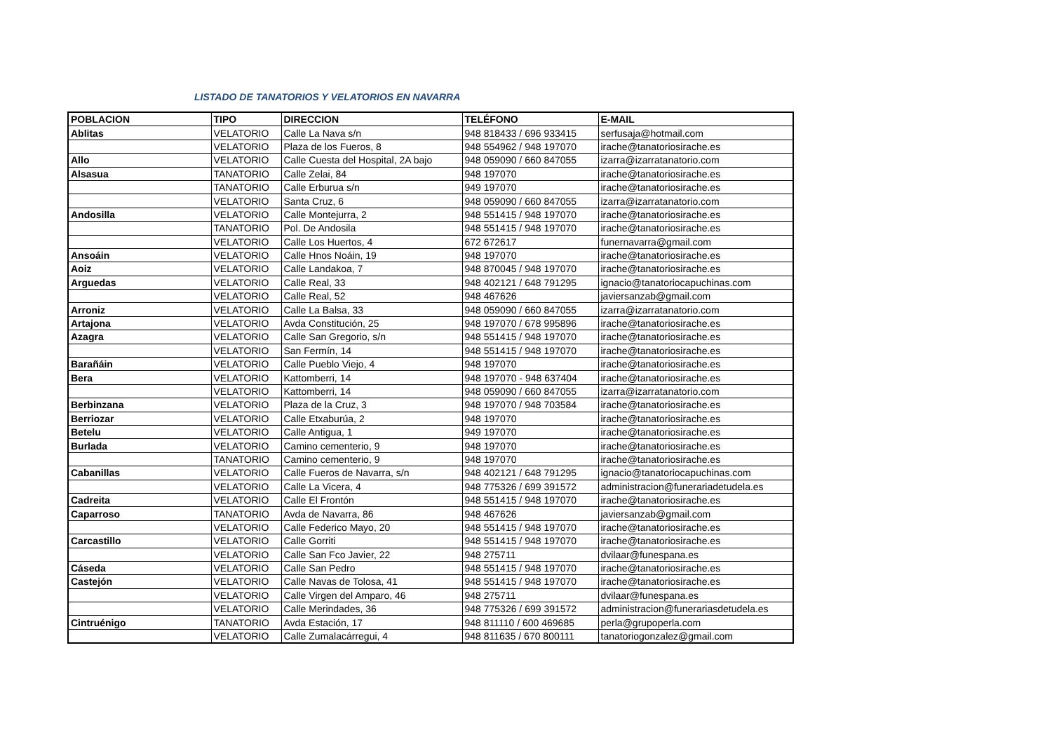LISTADO DE TANATORIOS Y VELATORIOS EN NAVARRA
| POBLACION | TIPO | DIRECCION | TELÉFONO | E-MAIL |
| --- | --- | --- | --- | --- |
| Ablitas | VELATORIO | Calle La Nava s/n | 948 818433 / 696 933415 | serfusaja@hotmail.com |
| | VELATORIO | Plaza de los Fueros, 8 | 948 554962 / 948 197070 | irache@tanatoriosirache.es |
| Allo | VELATORIO | Calle Cuesta del Hospital, 2A bajo | 948 059090 / 660 847055 | izarra@izarratanatorio.com |
| Alsasua | TANATORIO | Calle Zelai, 84 | 948 197070 | irache@tanatoriosirache.es |
| | TANATORIO | Calle Erburua s/n | 949 197070 | irache@tanatoriosirache.es |
| | VELATORIO | Santa Cruz, 6 | 948 059090 / 660 847055 | izarra@izarratanatorio.com |
| Andosilla | VELATORIO | Calle Montejurra, 2 | 948 551415 / 948 197070 | irache@tanatoriosirache.es |
| | TANATORIO | Pol. De Andosila | 948 551415 / 948 197070 | irache@tanatoriosirache.es |
| | VELATORIO | Calle Los Huertos, 4 | 672 672617 | funernavarra@gmail.com |
| Ansoáin | VELATORIO | Calle Hnos Noáin, 19 | 948 197070 | irache@tanatoriosirache.es |
| Aoiz | VELATORIO | Calle Landakoa, 7 | 948 870045 / 948 197070 | irache@tanatoriosirache.es |
| Arguedas | VELATORIO | Calle Real, 33 | 948 402121 / 648 791295 | ignacio@tanatoriocapuchinas.com |
| | VELATORIO | Calle Real, 52 | 948 467626 | javiersanzab@gmail.com |
| Arroniz | VELATORIO | Calle La Balsa, 33 | 948 059090 / 660 847055 | izarra@izarratanatorio.com |
| Artajona | VELATORIO | Avda Constitución, 25 | 948 197070 / 678 995896 | irache@tanatoriosirache.es |
| Azagra | VELATORIO | Calle San Gregorio, s/n | 948 551415 / 948 197070 | irache@tanatoriosirache.es |
| | VELATORIO | San Fermín, 14 | 948 551415 / 948 197070 | irache@tanatoriosirache.es |
| Barañáin | VELATORIO | Calle Pueblo Viejo, 4 | 948 197070 | irache@tanatoriosirache.es |
| Bera | VELATORIO | Kattomberri, 14 | 948 197070 - 948 637404 | irache@tanatoriosirache.es |
| | VELATORIO | Kattomberri, 14 | 948 059090 / 660 847055 | izarra@izarratanatorio.com |
| Berbinzana | VELATORIO | Plaza de la Cruz, 3 | 948 197070 / 948 703584 | irache@tanatoriosirache.es |
| Berriozar | VELATORIO | Calle Etxaburúa, 2 | 948 197070 | irache@tanatoriosirache.es |
| Betelu | VELATORIO | Calle Antigua, 1 | 949 197070 | irache@tanatoriosirache.es |
| Burlada | VELATORIO | Camino cementerio, 9 | 948 197070 | irache@tanatoriosirache.es |
| | TANATORIO | Camino cementerio, 9 | 948 197070 | irache@tanatoriosirache.es |
| Cabanillas | VELATORIO | Calle Fueros de Navarra, s/n | 948 402121 / 648 791295 | ignacio@tanatoriocapuchinas.com |
| | VELATORIO | Calle La Vicera, 4 | 948 775326 / 699 391572 | administracion@funerariadetudela.es |
| Cadreita | VELATORIO | Calle El Frontón | 948 551415 / 948 197070 | irache@tanatoriosirache.es |
| Caparroso | TANATORIO | Avda de Navarra, 86 | 948 467626 | javiersanzab@gmail.com |
| | VELATORIO | Calle Federico Mayo, 20 | 948 551415 / 948 197070 | irache@tanatoriosirache.es |
| Carcastillo | VELATORIO | Calle Gorriti | 948 551415 / 948 197070 | irache@tanatoriosirache.es |
| | VELATORIO | Calle San Fco Javier, 22 | 948 275711 | dvilaar@funespana.es |
| Cáseda | VELATORIO | Calle San Pedro | 948 551415 / 948 197070 | irache@tanatoriosirache.es |
| Castejón | VELATORIO | Calle Navas de Tolosa, 41 | 948 551415 / 948 197070 | irache@tanatoriosirache.es |
| | VELATORIO | Calle Virgen del Amparo, 46 | 948 275711 | dvilaar@funespana.es |
| | VELATORIO | Calle Merindades, 36 | 948 775326 / 699 391572 | administracion@funerariasdetudela.es |
| Cintruénigo | TANATORIO | Avda Estación, 17 | 948 811110 / 600 469685 | perla@grupoperla.com |
| | VELATORIO | Calle Zumalacárregui, 4 | 948 811635 / 670 800111 | tanatoriogonzalez@gmail.com |